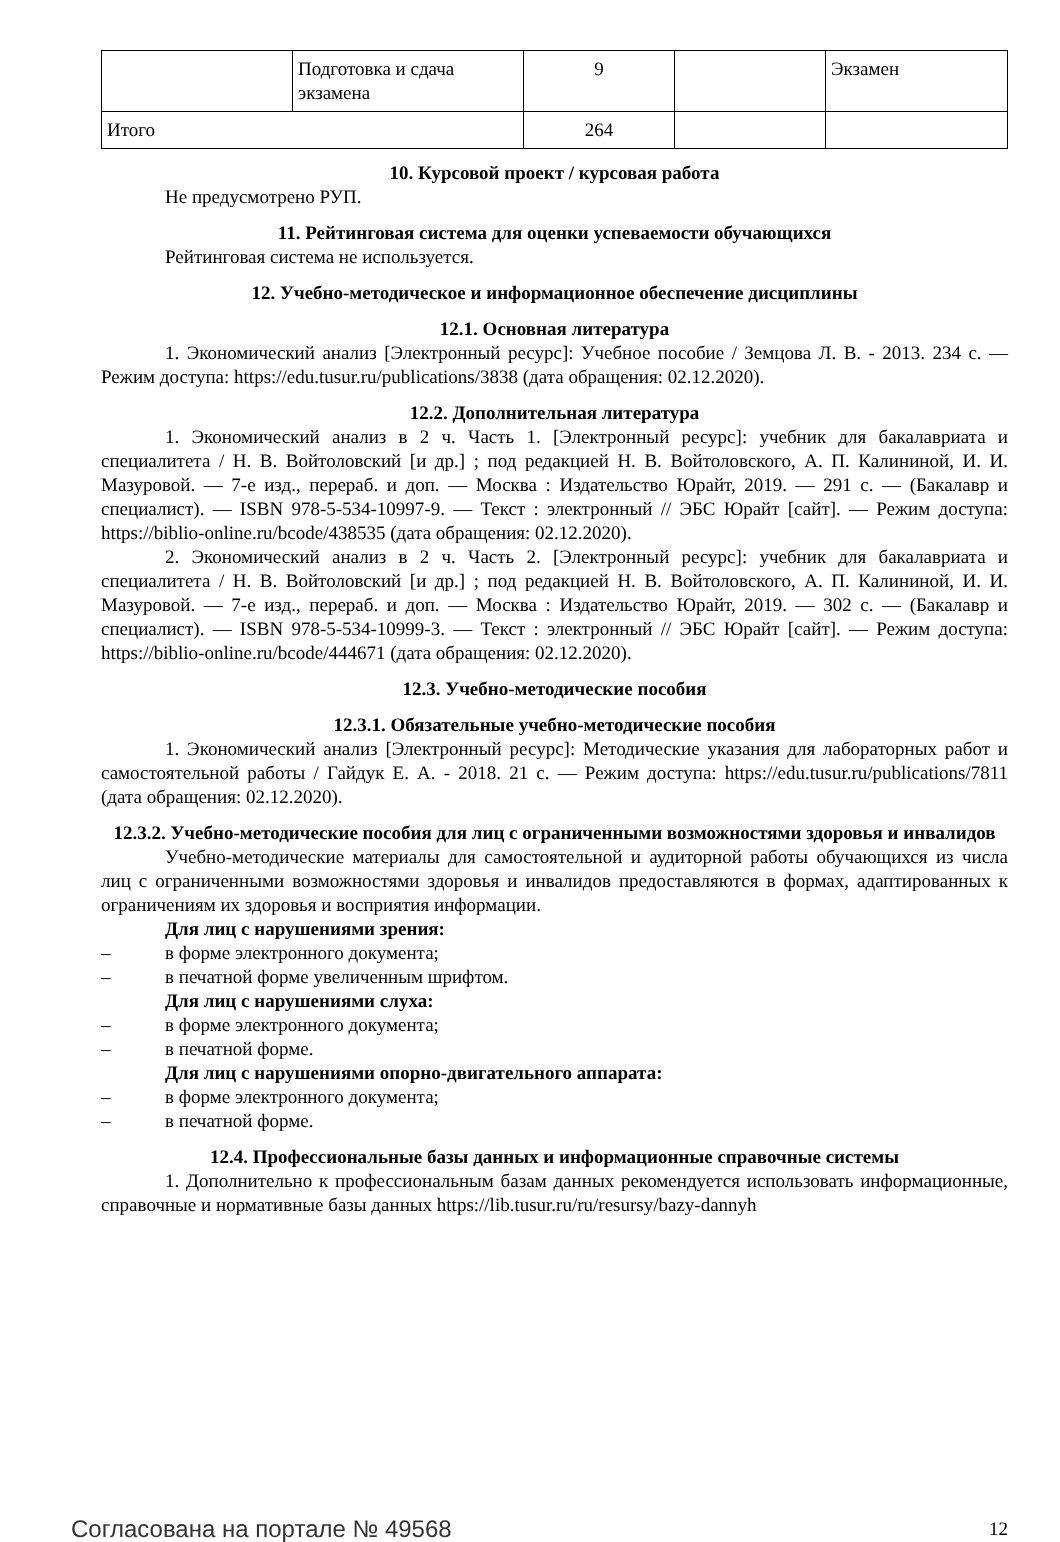| | Подготовка и сдача экзамена | 9 | | Экзамен |
| Итого | | 264 | | |
10. Курсовой проект / курсовая работа
Не предусмотрено РУП.
11. Рейтинговая система для оценки успеваемости обучающихся
Рейтинговая система не используется.
12. Учебно-методическое и информационное обеспечение дисциплины
12.1. Основная литература
1. Экономический анализ [Электронный ресурс]: Учебное пособие / Земцова Л. В. - 2013. 234 с. — Режим доступа: https://edu.tusur.ru/publications/3838 (дата обращения: 02.12.2020).
12.2. Дополнительная литература
1. Экономический анализ в 2 ч. Часть 1. [Электронный ресурс]: учебник для бакалавриата и специалитета / Н. В. Войтоловский [и др.] ; под редакцией Н. В. Войтоловского, А. П. Калининой, И. И. Мазуровой. — 7-е изд., перераб. и доп. — Москва : Издательство Юрайт, 2019. — 291 с. — (Бакалавр и специалист). — ISBN 978-5-534-10997-9. — Текст : электронный // ЭБС Юрайт [сайт]. — Режим доступа: https://biblio-online.ru/bcode/438535 (дата обращения: 02.12.2020).
2. Экономический анализ в 2 ч. Часть 2. [Электронный ресурс]: учебник для бакалавриата и специалитета / Н. В. Войтоловский [и др.] ; под редакцией Н. В. Войтоловского, А. П. Калининой, И. И. Мазуровой. — 7-е изд., перераб. и доп. — Москва : Издательство Юрайт, 2019. — 302 с. — (Бакалавр и специалист). — ISBN 978-5-534-10999-3. — Текст : электронный // ЭБС Юрайт [сайт]. — Режим доступа: https://biblio-online.ru/bcode/444671 (дата обращения: 02.12.2020).
12.3. Учебно-методические пособия
12.3.1. Обязательные учебно-методические пособия
1. Экономический анализ [Электронный ресурс]: Методические указания для лабораторных работ и самостоятельной работы / Гайдук Е. А. - 2018. 21 с. — Режим доступа: https://edu.tusur.ru/publications/7811 (дата обращения: 02.12.2020).
12.3.2. Учебно-методические пособия для лиц с ограниченными возможностями здоровья и инвалидов
Учебно-методические материалы для самостоятельной и аудиторной работы обучающихся из числа лиц с ограниченными возможностями здоровья и инвалидов предоставляются в формах, адаптированных к ограничениям их здоровья и восприятия информации.
Для лиц с нарушениями зрения:
– в форме электронного документа;
– в печатной форме увеличенным шрифтом.
Для лиц с нарушениями слуха:
– в форме электронного документа;
– в печатной форме.
Для лиц с нарушениями опорно-двигательного аппарата:
– в форме электронного документа;
– в печатной форме.
12.4. Профессиональные базы данных и информационные справочные системы
1. Дополнительно к профессиональным базам данных рекомендуется использовать информационные, справочные и нормативные базы данных https://lib.tusur.ru/ru/resursy/bazy-dannyh
Согласована на портале № 49568 12